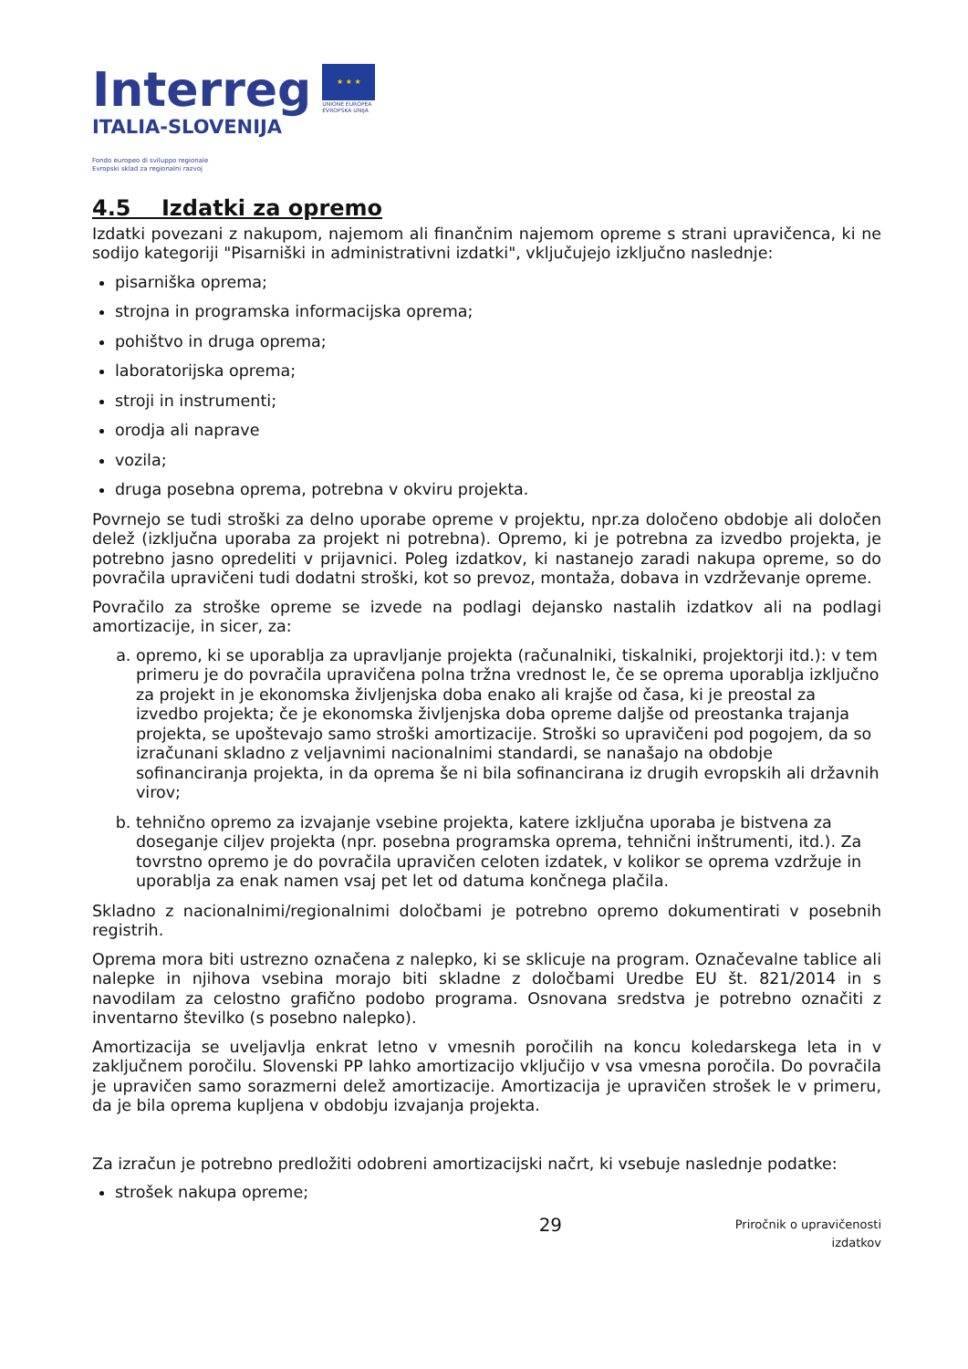Interreg
ITALIA-SLOVENIJA
Fondo europeo di sviluppo regionale
Evropski sklad za regionalni razvoj
★ ★ ★
UNIONE EUROPEA
EVROPSKA UNIJA
4.5 Izdatki za opremo
Izdatki povezani z nakupom, najemom ali finančnim najemom opreme s strani upravičenca, ki ne sodijo kategoriji "Pisarniški in administrativni izdatki", vključujejo izključno naslednje:
pisarniška oprema;
strojna in programska informacijska oprema;
pohištvo in druga oprema;
laboratorijska oprema;
stroji in instrumenti;
orodja ali naprave
vozila;
druga posebna oprema, potrebna v okviru projekta.
Povrnejo se tudi stroški za delno uporabe opreme v projektu, npr.za določeno obdobje ali določen delež (izključna uporaba za projekt ni potrebna). Opremo, ki je potrebna za izvedbo projekta, je potrebno jasno opredeliti v prijavnici. Poleg izdatkov, ki nastanejo zaradi nakupa opreme, so do povračila upravičeni tudi dodatni stroški, kot so prevoz, montaža, dobava in vzdrževanje opreme.
Povračilo za stroške opreme se izvede na podlagi dejansko nastalih izdatkov ali na podlagi amortizacije, in sicer, za:
a. opremo, ki se uporablja za upravljanje projekta (računalniki, tiskalniki, projektorji itd.): v tem primeru je do povračila upravičena polna tržna vrednost le, če se oprema uporablja izključno za projekt in je ekonomska življenjska doba enako ali krajše od časa, ki je preostal za izvedbo projekta; če je ekonomska življenjska doba opreme daljše od preostanka trajanja projekta, se upoštevajo samo stroški amortizacije. Stroški so upravičeni pod pogojem, da so izračunani skladno z veljavnimi nacionalnimi standardi, se nanašajo na obdobje sofinanciranja projekta, in da oprema še ni bila sofinancirana iz drugih evropskih ali državnih virov;
b. tehnično opremo za izvajanje vsebine projekta, katere izključna uporaba je bistvena za doseganje ciljev projekta (npr. posebna programska oprema, tehnični inštrumenti, itd.). Za tovrstno opremo je do povračila upravičen celoten izdatek, v kolikor se oprema vzdržuje in uporablja za enak namen vsaj pet let od datuma končnega plačila.
Skladno z nacionalnimi/regionalnimi določbami je potrebno opremo dokumentirati v posebnih registrih.
Oprema mora biti ustrezno označena z nalepko, ki se sklicuje na program. Označevalne tablice ali nalepke in njihova vsebina morajo biti skladne z določbami Uredbe EU št. 821/2014 in s navodilam za celostno grafično podobo programa. Osnovana sredstva je potrebno označiti z inventarno številko (s posebno nalepko).
Amortizacija se uveljavlja enkrat letno v vmesnih poročilih na koncu koledarskega leta in v zaključnem poročilu. Slovenski PP lahko amortizacijo vključijo v vsa vmesna poročila. Do povračila je upravičen samo sorazmerni delež amortizacije. Amortizacija je upravičen strošek le v primeru, da je bila oprema kupljena v obdobju izvajanja projekta.
Za izračun je potrebno predložiti odobreni amortizacijski načrt, ki vsebuje naslednje podatke:
strošek nakupa opreme;
29 Priročnik o upravičenosti
izdatkov